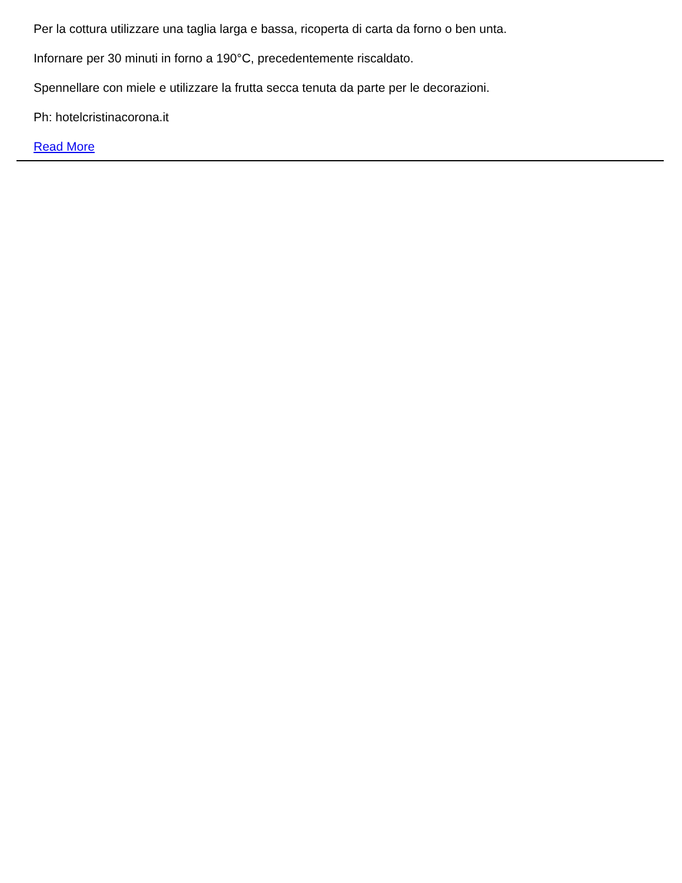Per la cottura utilizzare una taglia larga e bassa, ricoperta di carta da forno o ben unta.
Infornare per 30 minuti in forno a 190°C, precedentemente riscaldato.
Spennellare con miele e utilizzare la frutta secca tenuta da parte per le decorazioni.
Ph: hotelcristinacorona.it
Read More